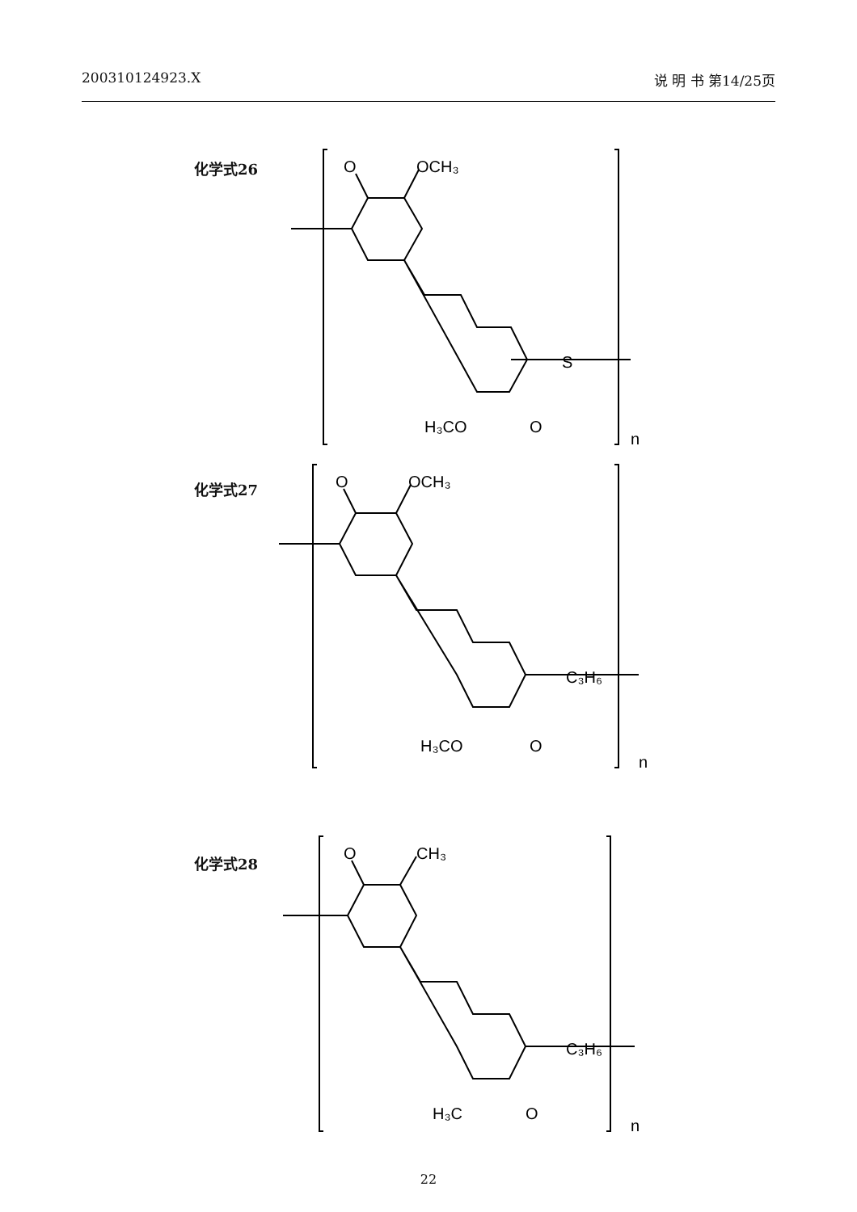200310124923.X 说 明 书 第14/25页
化学式26
O
OCH₃
S
H₃CO
O
n
化学式27
O
OCH₃
C₃H₆
H₃CO
O
n
化学式28
O
CH₃
C₃H₆
H₃C
O
n
22